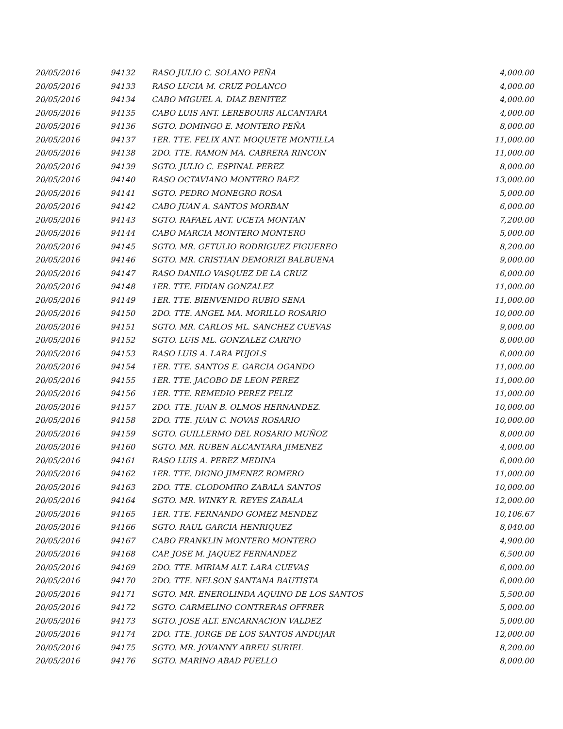| 20/05/2016 | 94132 | RASO JULIO C. SOLANO PEÑA | 4,000.00 |
| 20/05/2016 | 94133 | RASO LUCIA M. CRUZ POLANCO | 4,000.00 |
| 20/05/2016 | 94134 | CABO MIGUEL A. DIAZ BENITEZ | 4,000.00 |
| 20/05/2016 | 94135 | CABO LUIS ANT. LEREBOURS ALCANTARA | 4,000.00 |
| 20/05/2016 | 94136 | SGTO. DOMINGO E. MONTERO PEÑA | 8,000.00 |
| 20/05/2016 | 94137 | 1ER. TTE. FELIX ANT. MOQUETE MONTILLA | 11,000.00 |
| 20/05/2016 | 94138 | 2DO. TTE. RAMON MA. CABRERA RINCON | 11,000.00 |
| 20/05/2016 | 94139 | SGTO. JULIO C. ESPINAL PEREZ | 8,000.00 |
| 20/05/2016 | 94140 | RASO OCTAVIANO MONTERO BAEZ | 13,000.00 |
| 20/05/2016 | 94141 | SGTO. PEDRO MONEGRO ROSA | 5,000.00 |
| 20/05/2016 | 94142 | CABO JUAN A. SANTOS MORBAN | 6,000.00 |
| 20/05/2016 | 94143 | SGTO. RAFAEL ANT. UCETA MONTAN | 7,200.00 |
| 20/05/2016 | 94144 | CABO MARCIA MONTERO MONTERO | 5,000.00 |
| 20/05/2016 | 94145 | SGTO. MR. GETULIO RODRIGUEZ FIGUEREO | 8,200.00 |
| 20/05/2016 | 94146 | SGTO. MR. CRISTIAN DEMORIZI BALBUENA | 9,000.00 |
| 20/05/2016 | 94147 | RASO DANILO VASQUEZ DE LA CRUZ | 6,000.00 |
| 20/05/2016 | 94148 | 1ER. TTE. FIDIAN GONZALEZ | 11,000.00 |
| 20/05/2016 | 94149 | 1ER. TTE. BIENVENIDO RUBIO SENA | 11,000.00 |
| 20/05/2016 | 94150 | 2DO. TTE. ANGEL MA. MORILLO ROSARIO | 10,000.00 |
| 20/05/2016 | 94151 | SGTO. MR. CARLOS ML. SANCHEZ CUEVAS | 9,000.00 |
| 20/05/2016 | 94152 | SGTO. LUIS ML. GONZALEZ CARPIO | 8,000.00 |
| 20/05/2016 | 94153 | RASO LUIS A. LARA PUJOLS | 6,000.00 |
| 20/05/2016 | 94154 | 1ER. TTE. SANTOS E. GARCIA OGANDO | 11,000.00 |
| 20/05/2016 | 94155 | 1ER. TTE. JACOBO DE LEON PEREZ | 11,000.00 |
| 20/05/2016 | 94156 | 1ER. TTE. REMEDIO PEREZ FELIZ | 11,000.00 |
| 20/05/2016 | 94157 | 2DO. TTE. JUAN B. OLMOS HERNANDEZ. | 10,000.00 |
| 20/05/2016 | 94158 | 2DO. TTE. JUAN C. NOVAS ROSARIO | 10,000.00 |
| 20/05/2016 | 94159 | SGTO. GUILLERMO DEL ROSARIO MUÑOZ | 8,000.00 |
| 20/05/2016 | 94160 | SGTO. MR. RUBEN ALCANTARA JIMENEZ | 4,000.00 |
| 20/05/2016 | 94161 | RASO LUIS A. PEREZ MEDINA | 6,000.00 |
| 20/05/2016 | 94162 | 1ER. TTE. DIGNO JIMENEZ ROMERO | 11,000.00 |
| 20/05/2016 | 94163 | 2DO. TTE. CLODOMIRO ZABALA SANTOS | 10,000.00 |
| 20/05/2016 | 94164 | SGTO. MR. WINKY R. REYES ZABALA | 12,000.00 |
| 20/05/2016 | 94165 | 1ER. TTE. FERNANDO GOMEZ MENDEZ | 10,106.67 |
| 20/05/2016 | 94166 | SGTO. RAUL GARCIA HENRIQUEZ | 8,040.00 |
| 20/05/2016 | 94167 | CABO FRANKLIN MONTERO MONTERO | 4,900.00 |
| 20/05/2016 | 94168 | CAP. JOSE M. JAQUEZ FERNANDEZ | 6,500.00 |
| 20/05/2016 | 94169 | 2DO. TTE. MIRIAM ALT. LARA CUEVAS | 6,000.00 |
| 20/05/2016 | 94170 | 2DO. TTE. NELSON SANTANA BAUTISTA | 6,000.00 |
| 20/05/2016 | 94171 | SGTO. MR. ENEROLINDA AQUINO DE LOS SANTOS | 5,500.00 |
| 20/05/2016 | 94172 | SGTO. CARMELINO CONTRERAS OFFRER | 5,000.00 |
| 20/05/2016 | 94173 | SGTO. JOSE ALT. ENCARNACION VALDEZ | 5,000.00 |
| 20/05/2016 | 94174 | 2DO. TTE. JORGE DE LOS SANTOS ANDUJAR | 12,000.00 |
| 20/05/2016 | 94175 | SGTO. MR. JOVANNY ABREU SURIEL | 8,200.00 |
| 20/05/2016 | 94176 | SGTO. MARINO ABAD PUELLO | 8,000.00 |